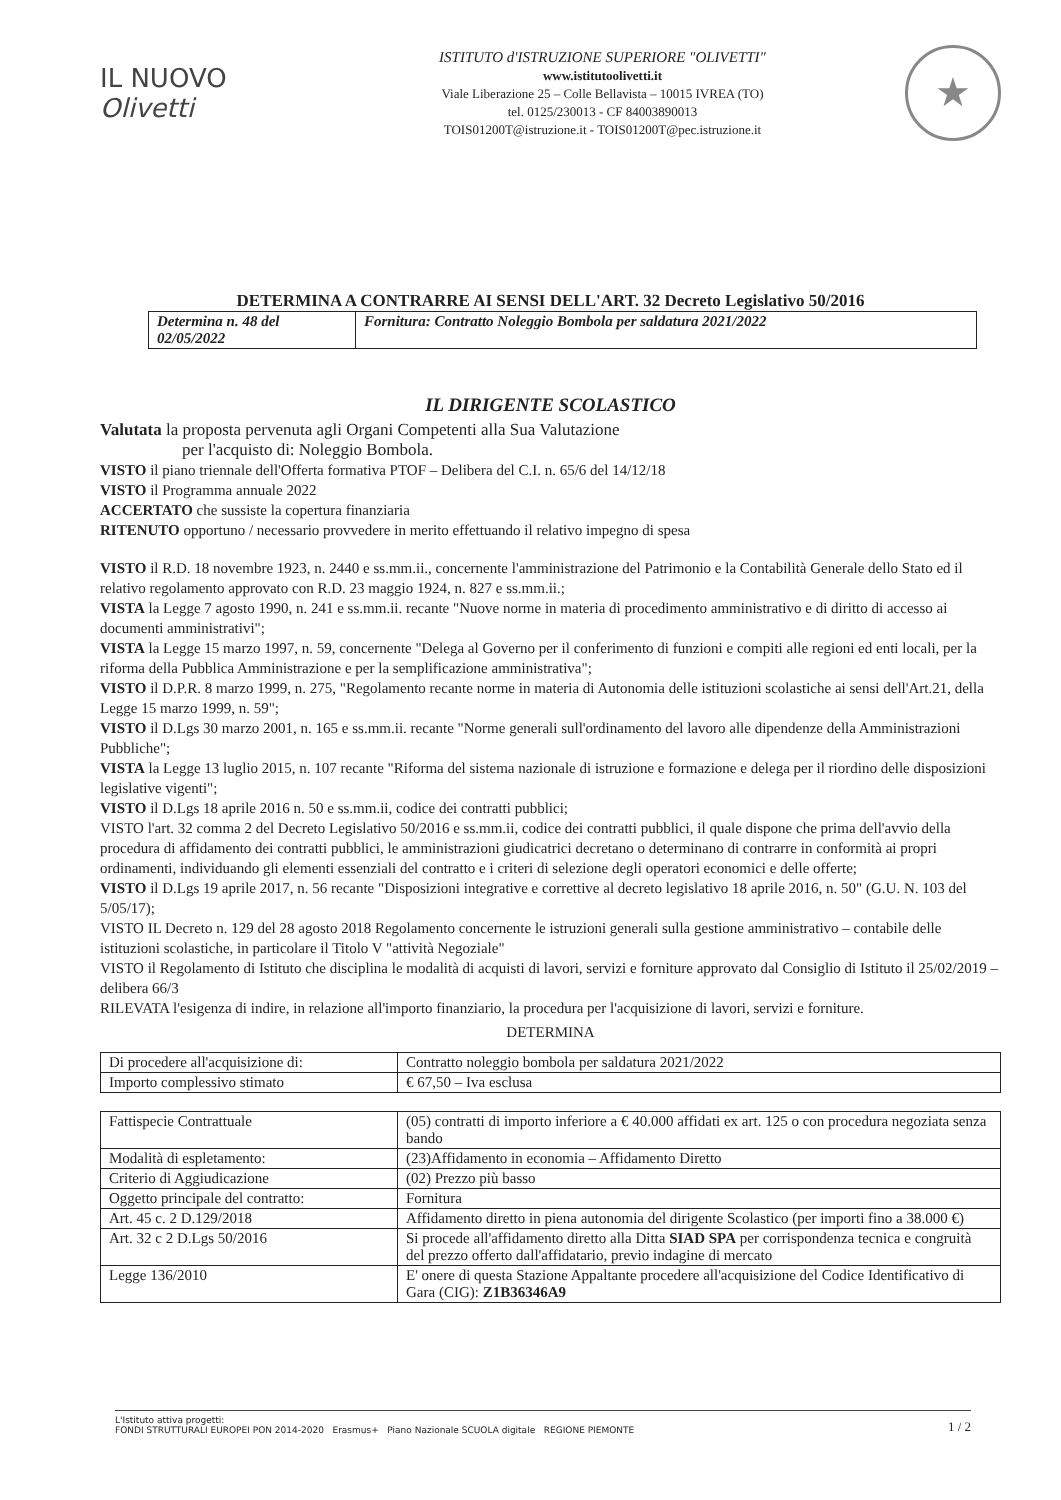IL NUOVO
Olivetti
ISTITUTO d'ISTRUZIONE SUPERIORE "OLIVETTI"
www.istitutoolivetti.it
Viale Liberazione 25 – Colle Bellavista – 10015 IVREA (TO)
tel. 0125/230013 - CF 84003890013
TOIS01200T@istruzione.it - TOIS01200T@pec.istruzione.it
★
DETERMINA A CONTRARRE AI SENSI DELL'ART. 32 Decreto Legislativo 50/2016
| Determina n. 48 del 02/05/2022 | Fornitura: Contratto Noleggio Bombola per saldatura 2021/2022 |
IL DIRIGENTE SCOLASTICO
Valutata la proposta pervenuta agli Organi Competenti alla Sua Valutazione
per l'acquisto di: Noleggio Bombola.
VISTO il piano triennale dell'Offerta formativa PTOF – Delibera del C.I. n. 65/6 del 14/12/18
VISTO il Programma annuale 2022
ACCERTATO che sussiste la copertura finanziaria
RITENUTO opportuno / necessario provvedere in merito effettuando il relativo impegno di spesa
VISTO il R.D. 18 novembre 1923, n. 2440 e ss.mm.ii., concernente l'amministrazione del Patrimonio e la Contabilità Generale dello Stato ed il relativo regolamento approvato con R.D. 23 maggio 1924, n. 827 e ss.mm.ii.;
VISTA la Legge 7 agosto 1990, n. 241 e ss.mm.ii. recante "Nuove norme in materia di procedimento amministrativo e di diritto di accesso ai documenti amministrativi";
VISTA la Legge 15 marzo 1997, n. 59, concernente "Delega al Governo per il conferimento di funzioni e compiti alle regioni ed enti locali, per la riforma della Pubblica Amministrazione e per la semplificazione amministrativa";
VISTO il D.P.R. 8 marzo 1999, n. 275, "Regolamento recante norme in materia di Autonomia delle istituzioni scolastiche ai sensi dell'Art.21, della Legge 15 marzo 1999, n. 59";
VISTO il D.Lgs 30 marzo 2001, n. 165 e ss.mm.ii. recante "Norme generali sull'ordinamento del lavoro alle dipendenze della Amministrazioni Pubbliche";
VISTA la Legge 13 luglio 2015, n. 107 recante "Riforma del sistema nazionale di istruzione e formazione e delega per il riordino delle disposizioni legislative vigenti";
VISTO il D.Lgs 18 aprile 2016 n. 50 e ss.mm.ii, codice dei contratti pubblici;
VISTO l'art. 32 comma 2 del Decreto Legislativo 50/2016 e ss.mm.ii, codice dei contratti pubblici, il quale dispone che prima dell'avvio della procedura di affidamento dei contratti pubblici, le amministrazioni giudicatrici decretano o determinano di contrarre in conformità ai propri ordinamenti, individuando gli elementi essenziali del contratto e i criteri di selezione degli operatori economici e delle offerte;
VISTO il D.Lgs 19 aprile 2017, n. 56 recante "Disposizioni integrative e correttive al decreto legislativo 18 aprile 2016, n. 50" (G.U. N. 103 del 5/05/17);
VISTO IL Decreto n. 129 del 28 agosto 2018 Regolamento concernente le istruzioni generali sulla gestione amministrativo – contabile delle istituzioni scolastiche, in particolare il Titolo V "attività Negoziale"
VISTO il Regolamento di Istituto che disciplina le modalità di acquisti di lavori, servizi e forniture approvato dal Consiglio di Istituto il 25/02/2019 – delibera 66/3
RILEVATA l'esigenza di indire, in relazione all'importo finanziario, la procedura per l'acquisizione di lavori, servizi e forniture.
DETERMINA
| Di procedere all'acquisizione di: | Contratto noleggio bombola per saldatura 2021/2022 |
| Importo complessivo stimato | € 67,50 – Iva esclusa |
| Fattispecie Contrattuale | (05) contratti di importo inferiore a € 40.000 affidati ex art. 125 o con procedura negoziata senza bando |
| Modalità di espletamento: | (23)Affidamento in economia – Affidamento Diretto |
| Criterio di Aggiudicazione | (02) Prezzo più basso |
| Oggetto principale del contratto: | Fornitura |
| Art. 45 c. 2 D.129/2018 | Affidamento diretto in piena autonomia del dirigente Scolastico (per importi fino a 38.000 €) |
| Art. 32 c 2 D.Lgs 50/2016 | Si procede all'affidamento diretto alla Ditta SIAD SPA per corrispondenza tecnica e congruità del prezzo offerto dall'affidatario, previo indagine di mercato |
| Legge 136/2010 | E' onere di questa Stazione Appaltante procedere all'acquisizione del Codice Identificativo di Gara (CIG): Z1B36346A9 |
L'Istituto attiva progetti:
FONDI STRUTTURALI EUROPEI PON 2014-2020 Erasmus+ Piano Nazionale SCUOLA digitale REGIONE PIEMONTE
1 / 2